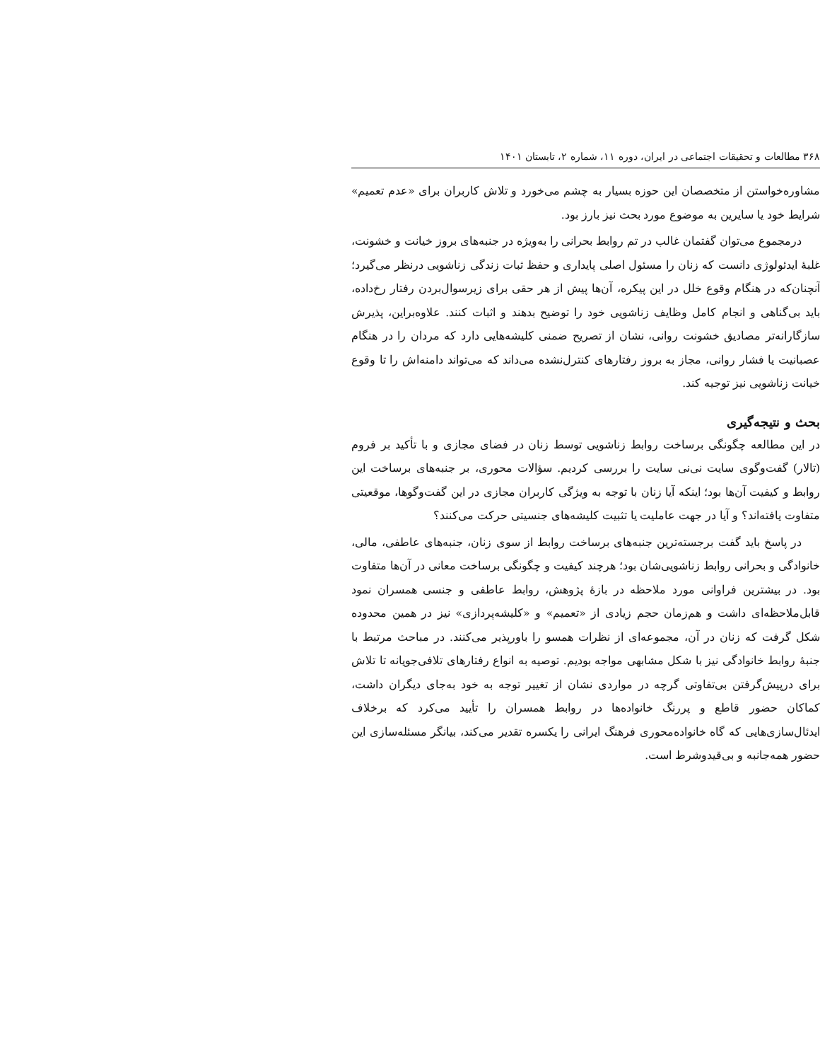۳۶۸ مطالعات و تحقیقات اجتماعی در ایران، دوره ۱۱، شماره ۲، تابستان ۱۴۰۱
مشاوره‌خواستن از متخصصان این حوزه بسیار به چشم می‌خورد و تلاش کاربران برای «عدم تعمیم» شرایط خود یا سایرین به موضوع مورد بحث نیز بارز بود.
درمجموع می‌توان گفتمان غالب در تم روابط بحرانی را به‌ویژه در جنبه‌های بروز خیانت و خشونت، غلبهٔ ایدئولوژی دانست که زنان را مسئول اصلی پایداری و حفظ ثبات زندگی زناشویی درنظر می‌گیرد؛ آنچنان‌که در هنگام وقوع خلل در این پیکره، آن‌ها پیش از هر حقی برای زیرسوال‌بردن رفتار رخ‌داده، باید بی‌گناهی و انجام کامل وظایف زناشویی خود را توضیح بدهند و اثبات کنند. علاوه‌براین، پذیرش سازگارانه‌تر مصادیق خشونت روانی، نشان از تصریح ضمنی کلیشه‌هایی دارد که مردان را در هنگام عصبانیت یا فشار روانی، مجاز به بروز رفتارهای کنترل‌نشده می‌داند که می‌تواند دامنه‌اش را تا وقوع خیانت زناشویی نیز توجیه کند.
بحث و نتیجه‌گیری
در این مطالعه چگونگی برساخت روابط زناشویی توسط زنان در فضای مجازی و با تأکید بر فروم (تالار) گفت‌وگوی سایت نی‌نی سایت را بررسی کردیم. سؤالات محوری، بر جنبه‌های برساخت این روابط و کیفیت آن‌ها بود؛ اینکه آیا زنان با توجه به ویژگی کاربران مجازی در این گفت‌وگوها، موقعیتی متفاوت یافته‌اند؟ و آیا در جهت عاملیت یا تثبیت کلیشه‌های جنسیتی حرکت می‌کنند؟
در پاسخ باید گفت برجسته‌ترین جنبه‌های برساخت روابط از سوی زنان، جنبه‌های عاطفی، مالی، خانوادگی و بحرانی روابط زناشویی‌شان بود؛ هرچند کیفیت و چگونگی برساخت معانی در آن‌ها متفاوت بود. در بیشترین فراوانی مورد ملاحظه در بازهٔ پژوهش، روابط عاطفی و جنسی همسران نمود قابل‌ملاحظه‌ای داشت و هم‌زمان حجم زیادی از «تعمیم» و «کلیشه‌پردازی» نیز در همین محدوده شکل گرفت که زنان در آن، مجموعه‌ای از نظرات همسو را باورپذیر می‌کنند. در مباحث مرتبط با جنبهٔ روابط خانوادگی نیز با شکل مشابهی مواجه بودیم. توصیه به انواع رفتارهای تلافی‌جویانه تا تلاش برای درپیش‌گرفتن بی‌تفاوتی گرچه در مواردی نشان از تغییر توجه به خود به‌جای دیگران داشت، کماکان حضور قاطع و پررنگ خانواده‌ها در روابط همسران را تأیید می‌کرد که برخلاف ایدئال‌سازی‌هایی که گاه خانواده‌محوری فرهنگ ایرانی را یکسره تقدیر می‌کند، بیانگر مسئله‌سازی این حضور همه‌جانبه و بی‌قیدوشرط است.